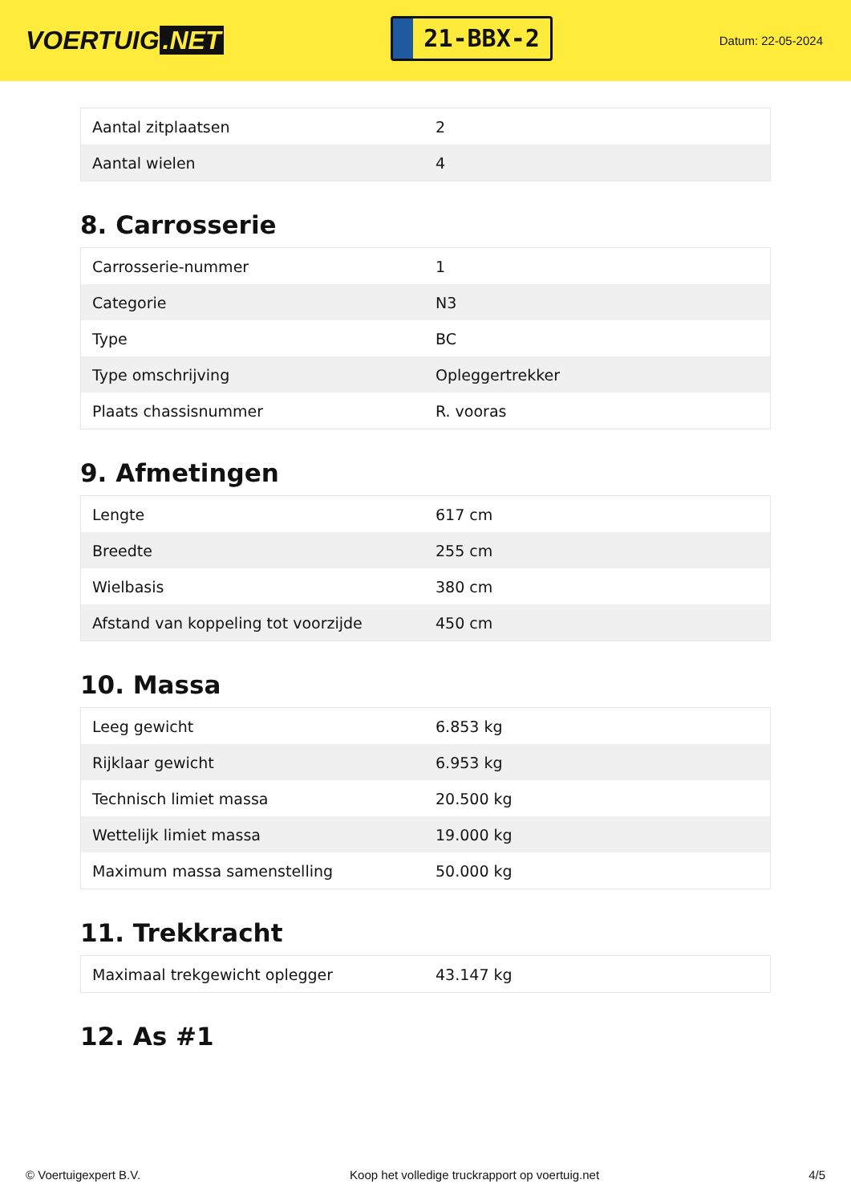VOERTUIG.NET
21-BBX-2
Datum: 22-05-2024
| Aantal zitplaatsen | 2 |
| Aantal wielen | 4 |
8. Carrosserie
| Carrosserie-nummer | 1 |
| Categorie | N3 |
| Type | BC |
| Type omschrijving | Opleggertrekker |
| Plaats chassisnummer | R. vooras |
9. Afmetingen
| Lengte | 617 cm |
| Breedte | 255 cm |
| Wielbasis | 380 cm |
| Afstand van koppeling tot voorzijde | 450 cm |
10. Massa
| Leeg gewicht | 6.853 kg |
| Rijklaar gewicht | 6.953 kg |
| Technisch limiet massa | 20.500 kg |
| Wettelijk limiet massa | 19.000 kg |
| Maximum massa samenstelling | 50.000 kg |
11. Trekkracht
| Maximaal trekgewicht oplegger | 43.147 kg |
12. As #1
© Voertuigexpert B.V. Koop het volledige truckrapport op voertuig.net 4/5